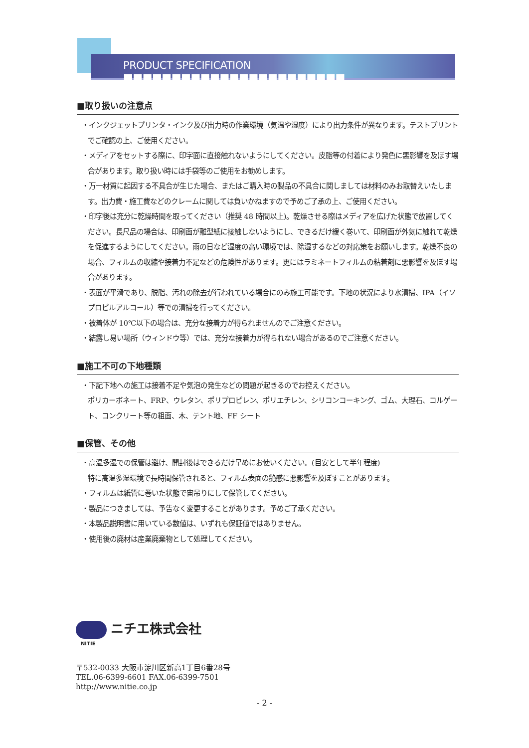PRODUCT SPECIFICATION ■■■■■■■■■■■■■■■■■■■■■■■
■取り扱いの注意点
・インクジェットプリンタ・インク及び出力時の作業環境（気温や湿度）により出力条件が異なります。テストプリントでご確認の上、ご使用ください。
・メディアをセットする際に、印字面に直接触れないようにしてください。皮脂等の付着により発色に悪影響を及ぼす場合があります。取り扱い時には手袋等のご使用をお勧めします。
・万一材質に起因する不具合が生じた場合、またはご購入時の製品の不具合に関しましては材料のみお取替えいたします。出力費・施工費などのクレームに関しては負いかねますので予めご了承の上、ご使用ください。
・印字後は充分に乾燥時間を取ってください（推奨 48 時間以上)。乾燥させる際はメディアを広げた状態で放置してください。長尺品の場合は、印刷面が離型紙に接触しないようにし、できるだけ緩く巻いて、印刷面が外気に触れて乾燥を促進するようにしてください。雨の日など湿度の高い環境では、除湿するなどの対応策をお願いします。乾燥不良の場合、フィルムの収縮や接着力不足などの危険性があります。更にはラミネートフィルムの粘着剤に悪影響を及ぼす場合があります。
・表面が平滑であり、脱脂、汚れの除去が行われている場合にのみ施工可能です。下地の状況により水清掃、IPA（イソプロピルアルコール）等での清掃を行ってください。
・被着体が 10℃以下の場合は、充分な接着力が得られませんのでご注意ください。
・結露し易い場所（ウィンドウ等）では、充分な接着力が得られない場合があるのでご注意ください。
■施工不可の下地種類
・下記下地への施工は接着不足や気泡の発生などの問題が起きるのでお控えください。
ポリカーボネート、FRP、ウレタン、ポリプロピレン、ポリエチレン、シリコンコーキング、ゴム、大理石、コルゲート、コンクリート等の粗面、木、テント地、FF シート
■保管、その他
・高温多湿での保管は避け、開封後はできるだけ早めにお使いください。(目安として半年程度)
特に高温多湿環境で長時間保管されると、フィルム表面の艶感に悪影響を及ぼすことがあります。
・フィルムは紙管に巻いた状態で宙吊りにして保管してください。
・製品につきましては、予告なく変更することがあります。予めご了承ください。
・本製品説明書に用いている数値は、いずれも保証値ではありません。
・使用後の廃材は産業廃棄物として処理してください。
ニチエ株式会社
NITIE
〒532-0033 大阪市淀川区新高1丁目6番28号
TEL.06-6399-6601 FAX.06-6399-7501
http://www.nitie.co.jp
- 2 -